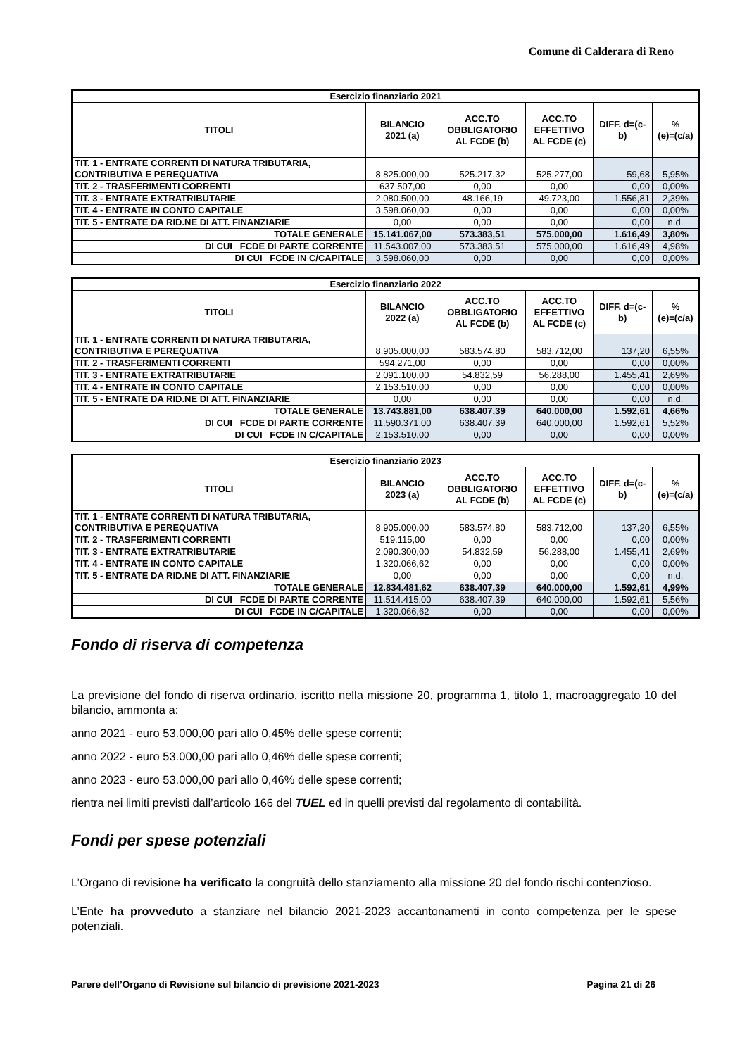Comune di Calderara di Reno
| Esercizio finanziario 2021 | | | | | |
| --- | --- | --- | --- | --- | --- |
| TITOLI | BILANCIO 2021 (a) | ACC.TO OBBLIGATORIO AL FCDE (b) | ACC.TO EFFETTIVO AL FCDE (c) | DIFF. d=(c- b) | % (e)=(c/a) |
| TIT. 1 - ENTRATE CORRENTI DI NATURA TRIBUTARIA, CONTRIBUTIVA E PEREQUATIVA | 8.825.000,00 | 525.217,32 | 525.277,00 | 59,68 | 5,95% |
| TIT. 2 - TRASFERIMENTI CORRENTI | 637.507,00 | 0,00 | 0,00 | 0,00 | 0,00% |
| TIT. 3 - ENTRATE EXTRATRIBUTARIE | 2.080.500,00 | 48.166,19 | 49.723,00 | 1.556,81 | 2,39% |
| TIT. 4 - ENTRATE IN CONTO CAPITALE | 3.598.060,00 | 0,00 | 0,00 | 0,00 | 0,00% |
| TIT. 5 - ENTRATE DA RID.NE DI ATT. FINANZIARIE | 0,00 | 0,00 | 0,00 | 0,00 | n.d. |
| TOTALE GENERALE | 15.141.067,00 | 573.383,51 | 575.000,00 | 1.616,49 | 3,80% |
| DI CUI FCDE DI PARTE CORRENTE | 11.543.007,00 | 573.383,51 | 575.000,00 | 1.616,49 | 4,98% |
| DI CUI FCDE IN C/CAPITALE | 3.598.060,00 | 0,00 | 0,00 | 0,00 | 0,00% |
| Esercizio finanziario 2022 | | | | | |
| --- | --- | --- | --- | --- | --- |
| TITOLI | BILANCIO 2022 (a) | ACC.TO OBBLIGATORIO AL FCDE (b) | ACC.TO EFFETTIVO AL FCDE (c) | DIFF. d=(c- b) | % (e)=(c/a) |
| TIT. 1 - ENTRATE CORRENTI DI NATURA TRIBUTARIA, CONTRIBUTIVA E PEREQUATIVA | 8.905.000,00 | 583.574,80 | 583.712,00 | 137,20 | 6,55% |
| TIT. 2 - TRASFERIMENTI CORRENTI | 594.271,00 | 0,00 | 0,00 | 0,00 | 0,00% |
| TIT. 3 - ENTRATE EXTRATRIBUTARIE | 2.091.100,00 | 54.832,59 | 56.288,00 | 1.455,41 | 2,69% |
| TIT. 4 - ENTRATE IN CONTO CAPITALE | 2.153.510,00 | 0,00 | 0,00 | 0,00 | 0,00% |
| TIT. 5 - ENTRATE DA RID.NE DI ATT. FINANZIARIE | 0,00 | 0,00 | 0,00 | 0,00 | n.d. |
| TOTALE GENERALE | 13.743.881,00 | 638.407,39 | 640.000,00 | 1.592,61 | 4,66% |
| DI CUI FCDE DI PARTE CORRENTE | 11.590.371,00 | 638.407,39 | 640.000,00 | 1.592,61 | 5,52% |
| DI CUI FCDE IN C/CAPITALE | 2.153.510,00 | 0,00 | 0,00 | 0,00 | 0,00% |
| Esercizio finanziario 2023 | | | | | |
| --- | --- | --- | --- | --- | --- |
| TITOLI | BILANCIO 2023 (a) | ACC.TO OBBLIGATORIO AL FCDE (b) | ACC.TO EFFETTIVO AL FCDE (c) | DIFF. d=(c- b) | % (e)=(c/a) |
| TIT. 1 - ENTRATE CORRENTI DI NATURA TRIBUTARIA, CONTRIBUTIVA E PEREQUATIVA | 8.905.000,00 | 583.574,80 | 583.712,00 | 137,20 | 6,55% |
| TIT. 2 - TRASFERIMENTI CORRENTI | 519.115,00 | 0,00 | 0,00 | 0,00 | 0,00% |
| TIT. 3 - ENTRATE EXTRATRIBUTARIE | 2.090.300,00 | 54.832,59 | 56.288,00 | 1.455,41 | 2,69% |
| TIT. 4 - ENTRATE IN CONTO CAPITALE | 1.320.066,62 | 0,00 | 0,00 | 0,00 | 0,00% |
| TIT. 5 - ENTRATE DA RID.NE DI ATT. FINANZIARIE | 0,00 | 0,00 | 0,00 | 0,00 | n.d. |
| TOTALE GENERALE | 12.834.481,62 | 638.407,39 | 640.000,00 | 1.592,61 | 4,99% |
| DI CUI FCDE DI PARTE CORRENTE | 11.514.415,00 | 638.407,39 | 640.000,00 | 1.592,61 | 5,56% |
| DI CUI FCDE IN C/CAPITALE | 1.320.066,62 | 0,00 | 0,00 | 0,00 | 0,00% |
Fondo di riserva di competenza
La previsione del fondo di riserva ordinario, iscritto nella missione 20, programma 1, titolo 1, macroaggregato 10 del bilancio, ammonta a:
anno 2021 - euro 53.000,00 pari allo 0,45% delle spese correnti;
anno 2022 - euro 53.000,00 pari allo 0,46% delle spese correnti;
anno 2023 - euro 53.000,00 pari allo 0,46% delle spese correnti;
rientra nei limiti previsti dall’articolo 166 del TUEL ed in quelli previsti dal regolamento di contabilità.
Fondi per spese potenziali
L’Organo di revisione ha verificato la congruità dello stanziamento alla missione 20 del fondo rischi contenzioso.
L’Ente ha provveduto a stanziare nel bilancio 2021-2023 accantonamenti in conto competenza per le spese potenziali.
Parere dell’Organo di Revisione sul bilancio di previsione 2021-2023 Pagina 21 di 26